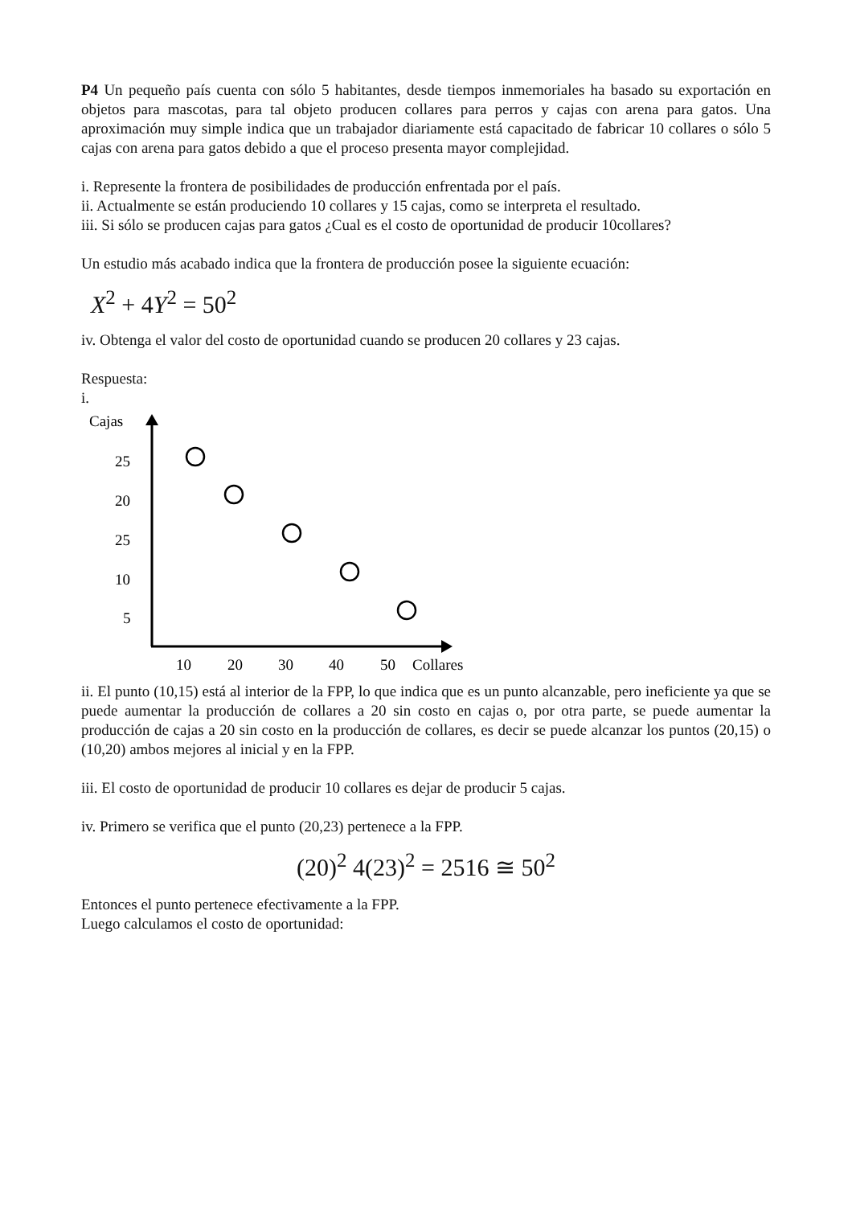P4 Un pequeño país cuenta con sólo 5 habitantes, desde tiempos inmemoriales ha basado su exportación en objetos para mascotas, para tal objeto producen collares para perros y cajas con arena para gatos. Una aproximación muy simple indica que un trabajador diariamente está capacitado de fabricar 10 collares o sólo 5 cajas con arena para gatos debido a que el proceso presenta mayor complejidad.
i. Represente la frontera de posibilidades de producción enfrentada por el país.
ii. Actualmente se están produciendo 10 collares y 15 cajas, como se interpreta el resultado.
iii. Si sólo se producen cajas para gatos ¿Cual es el costo de oportunidad de producir 10collares?
Un estudio más acabado indica que la frontera de producción posee la siguiente ecuación:
X<sup>2</sup> + 4Y<sup>2</sup> = 50<sup>2</sup>
iv. Obtenga el valor del costo de oportunidad cuando se producen 20 collares y 23 cajas.
Respuesta:
i.
Cajas
25
20
25
10
5
10
20
30
40
50
Collares
ii. El punto (10,15) está al interior de la FPP, lo que indica que es un punto alcanzable, pero ineficiente ya que se puede aumentar la producción de collares a 20 sin costo en cajas o, por otra parte, se puede aumentar la producción de cajas a 20 sin costo en la producción de collares, es decir se puede alcanzar los puntos (20,15) o (10,20) ambos mejores al inicial y en la FPP.
iii. El costo de oportunidad de producir 10 collares es dejar de producir 5 cajas.
iv. Primero se verifica que el punto (20,23) pertenece a la FPP.
(20)<sup>2</sup> 4(23)<sup>2</sup> = 2516 ≅ 50<sup>2</sup>
Entonces el punto pertenece efectivamente a la FPP.
Luego calculamos el costo de oportunidad: